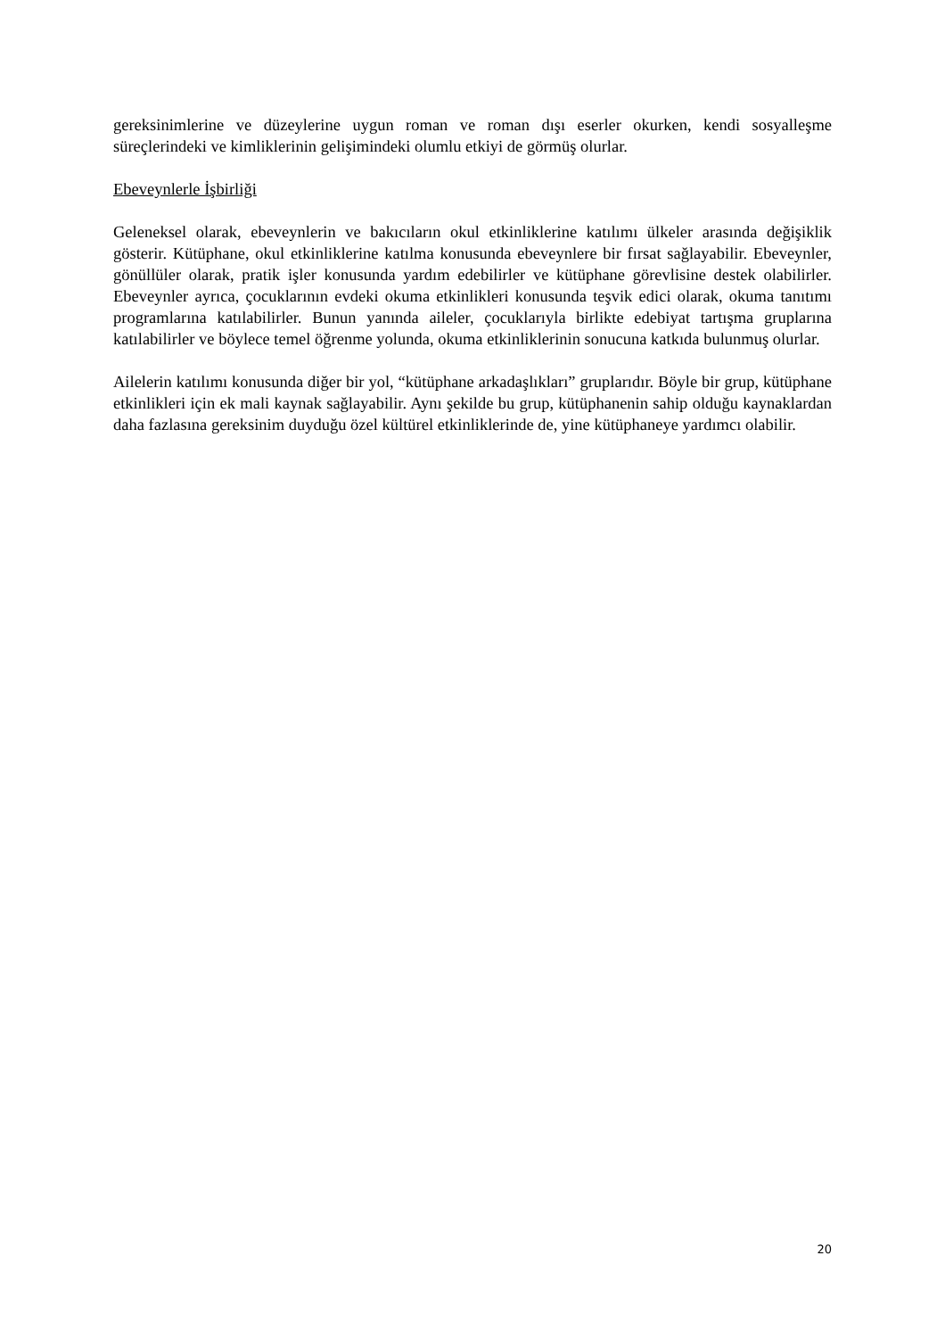gereksinimlerine ve düzeylerine uygun roman ve roman dışı eserler okurken, kendi sosyalleşme süreçlerindeki ve kimliklerinin gelişimindeki olumlu etkiyi de görmüş olurlar.
Ebeveynlerle İşbirliği
Geleneksel olarak, ebeveynlerin ve bakıcıların okul etkinliklerine katılımı ülkeler arasında değişiklik gösterir. Kütüphane, okul etkinliklerine katılma konusunda ebeveynlere bir fırsat sağlayabilir. Ebeveynler, gönüllüler olarak, pratik işler konusunda yardım edebilirler ve kütüphane görevlisine destek olabilirler. Ebeveynler ayrıca, çocuklarının evdeki okuma etkinlikleri konusunda teşvik edici olarak, okuma tanıtımı programlarına katılabilirler. Bunun yanında aileler, çocuklarıyla birlikte edebiyat tartışma gruplarına katılabilirler ve böylece temel öğrenme yolunda, okuma etkinliklerinin sonucuna katkıda bulunmuş olurlar.
Ailelerin katılımı konusunda diğer bir yol, “kütüphane arkadaşlıkları” gruplarıdır. Böyle bir grup, kütüphane etkinlikleri için ek mali kaynak sağlayabilir. Aynı şekilde bu grup, kütüphanenin sahip olduğu kaynaklardan daha fazlasına gereksinim duyduğu özel kültürel etkinliklerinde de, yine kütüphaneye yardımcı olabilir.
20